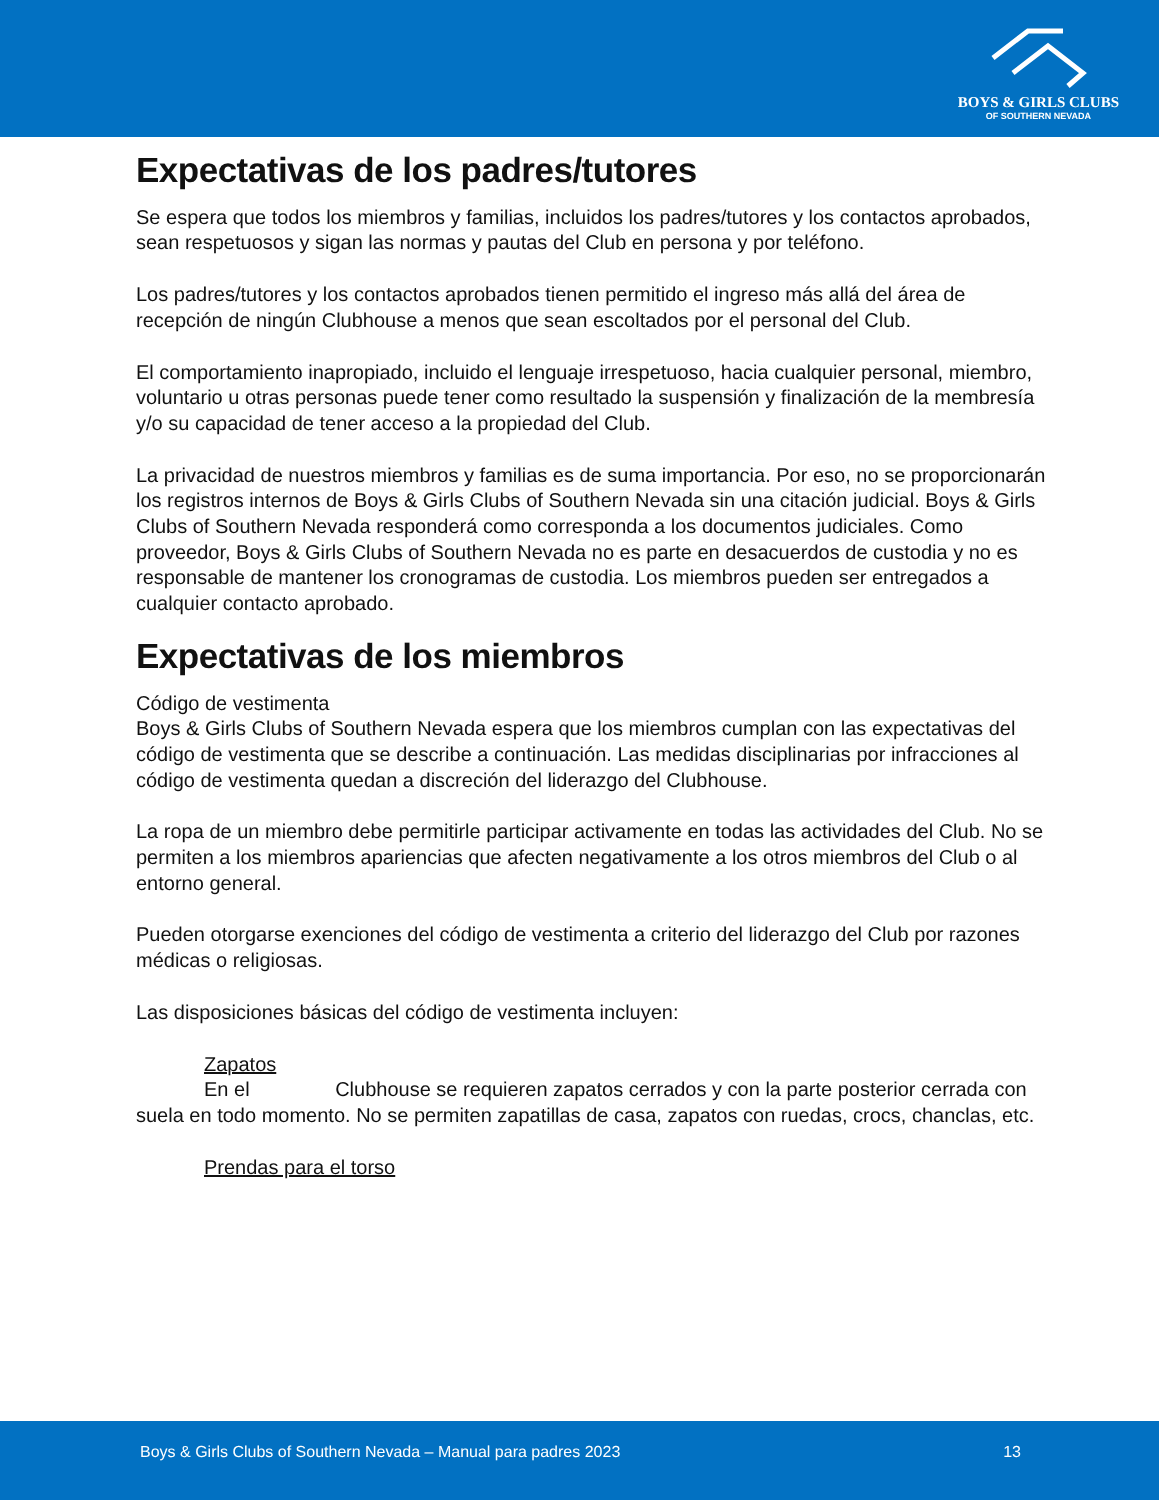BOYS & GIRLS CLUBS
OF SOUTHERN NEVADA
Expectativas de los padres/tutores
Se espera que todos los miembros y familias, incluidos los padres/tutores y los contactos aprobados, sean respetuosos y sigan las normas y pautas del Club en persona y por teléfono.
Los padres/tutores y los contactos aprobados tienen permitido el ingreso más allá del área de recepción de ningún Clubhouse a menos que sean escoltados por el personal del Club.
El comportamiento inapropiado, incluido el lenguaje irrespetuoso, hacia cualquier personal, miembro, voluntario u otras personas puede tener como resultado la suspensión y finalización de la membresía y/o su capacidad de tener acceso a la propiedad del Club.
La privacidad de nuestros miembros y familias es de suma importancia. Por eso, no se proporcionarán los registros internos de Boys & Girls Clubs of Southern Nevada sin una citación judicial. Boys & Girls Clubs of Southern Nevada responderá como corresponda a los documentos judiciales. Como proveedor, Boys & Girls Clubs of Southern Nevada no es parte en desacuerdos de custodia y no es responsable de mantener los cronogramas de custodia. Los miembros pueden ser entregados a cualquier contacto aprobado.
Expectativas de los miembros
Código de vestimenta
Boys & Girls Clubs of Southern Nevada espera que los miembros cumplan con las expectativas del código de vestimenta que se describe a continuación. Las medidas disciplinarias por infracciones al código de vestimenta quedan a discreción del liderazgo del Clubhouse.
La ropa de un miembro debe permitirle participar activamente en todas las actividades del Club. No se permiten a los miembros apariencias que afecten negativamente a los otros miembros del Club o al entorno general.
Pueden otorgarse exenciones del código de vestimenta a criterio del liderazgo del Club por razones médicas o religiosas.
Las disposiciones básicas del código de vestimenta incluyen:
Zapatos
En el Clubhouse se requieren zapatos cerrados y con la parte posterior cerrada con suela en todo momento. No se permiten zapatillas de casa, zapatos con ruedas, crocs, chanclas, etc.
Prendas para el torso
Boys & Girls Clubs of Southern Nevada – Manual para padres 2023 13